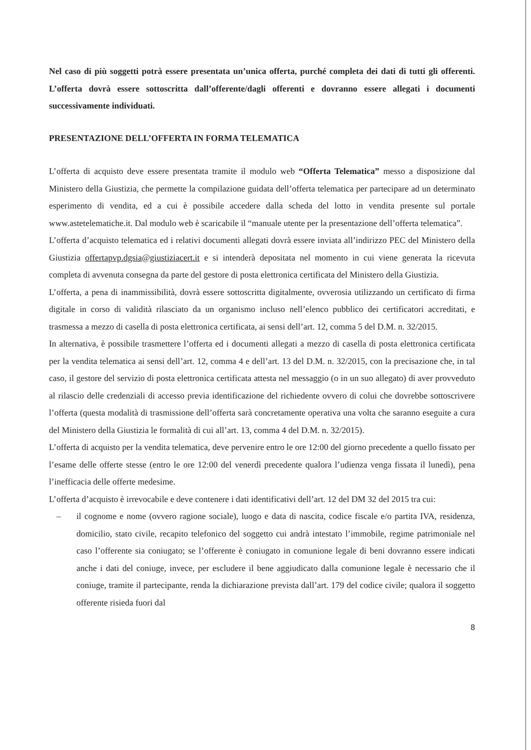Nel caso di più soggetti potrà essere presentata un’unica offerta, purché completa dei dati di tutti gli offerenti. L’offerta dovrà essere sottoscritta dall’offerente/dagli offerenti e dovranno essere allegati i documenti successivamente individuati.
PRESENTAZIONE DELL’OFFERTA IN FORMA TELEMATICA
L’offerta di acquisto deve essere presentata tramite il modulo web “Offerta Telematica” messo a disposizione dal Ministero della Giustizia, che permette la compilazione guidata dell’offerta telematica per partecipare ad un determinato esperimento di vendita, ed a cui è possibile accedere dalla scheda del lotto in vendita presente sul portale www.astetelematiche.it. Dal modulo web è scaricabile il “manuale utente per la presentazione dell’offerta telematica”.
L’offerta d’acquisto telematica ed i relativi documenti allegati dovrà essere inviata all’indirizzo PEC del Ministero della Giustizia offertapvp.dgsia@giustiziacert.it e si intenderà depositata nel momento in cui viene generata la ricevuta completa di avvenuta consegna da parte del gestore di posta elettronica certificata del Ministero della Giustizia.
L’offerta, a pena di inammissibilità, dovrà essere sottoscritta digitalmente, ovverosia utilizzando un certificato di firma digitale in corso di validità rilasciato da un organismo incluso nell’elenco pubblico dei certificatori accreditati, e trasmessa a mezzo di casella di posta elettronica certificata, ai sensi dell’art. 12, comma 5 del D.M. n. 32/2015.
In alternativa, è possibile trasmettere l’offerta ed i documenti allegati a mezzo di casella di posta elettronica certificata per la vendita telematica ai sensi dell’art. 12, comma 4 e dell’art. 13 del D.M. n. 32/2015, con la precisazione che, in tal caso, il gestore del servizio di posta elettronica certificata attesta nel messaggio (o in un suo allegato) di aver provveduto al rilascio delle credenziali di accesso previa identificazione del richiedente ovvero di colui che dovrebbe sottoscrivere l’offerta (questa modalità di trasmissione dell’offerta sarà concretamente operativa una volta che saranno eseguite a cura del Ministero della Giustizia le formalità di cui all’art. 13, comma 4 del D.M. n. 32/2015).
L’offerta di acquisto per la vendita telematica, deve pervenire entro le ore 12:00 del giorno precedente a quello fissato per l’esame delle offerte stesse (entro le ore 12:00 del venerdì precedente qualora l’udienza venga fissata il lunedì), pena l’inefficacia delle offerte medesime.
L’offerta d’acquisto è irrevocabile e deve contenere i dati identificativi dell’art. 12 del DM 32 del 2015 tra cui:
– il cognome e nome (ovvero ragione sociale), luogo e data di nascita, codice fiscale e/o partita IVA, residenza, domicilio, stato civile, recapito telefonico del soggetto cui andrà intestato l’immobile, regime patrimoniale nel caso l’offerente sia coniugato; se l’offerente è coniugato in comunione legale di beni dovranno essere indicati anche i dati del coniuge, invece, per escludere il bene aggiudicato dalla comunione legale è necessario che il coniuge, tramite il partecipante, renda la dichiarazione prevista dall’art. 179 del codice civile; qualora il soggetto offerente risieda fuori dal
8